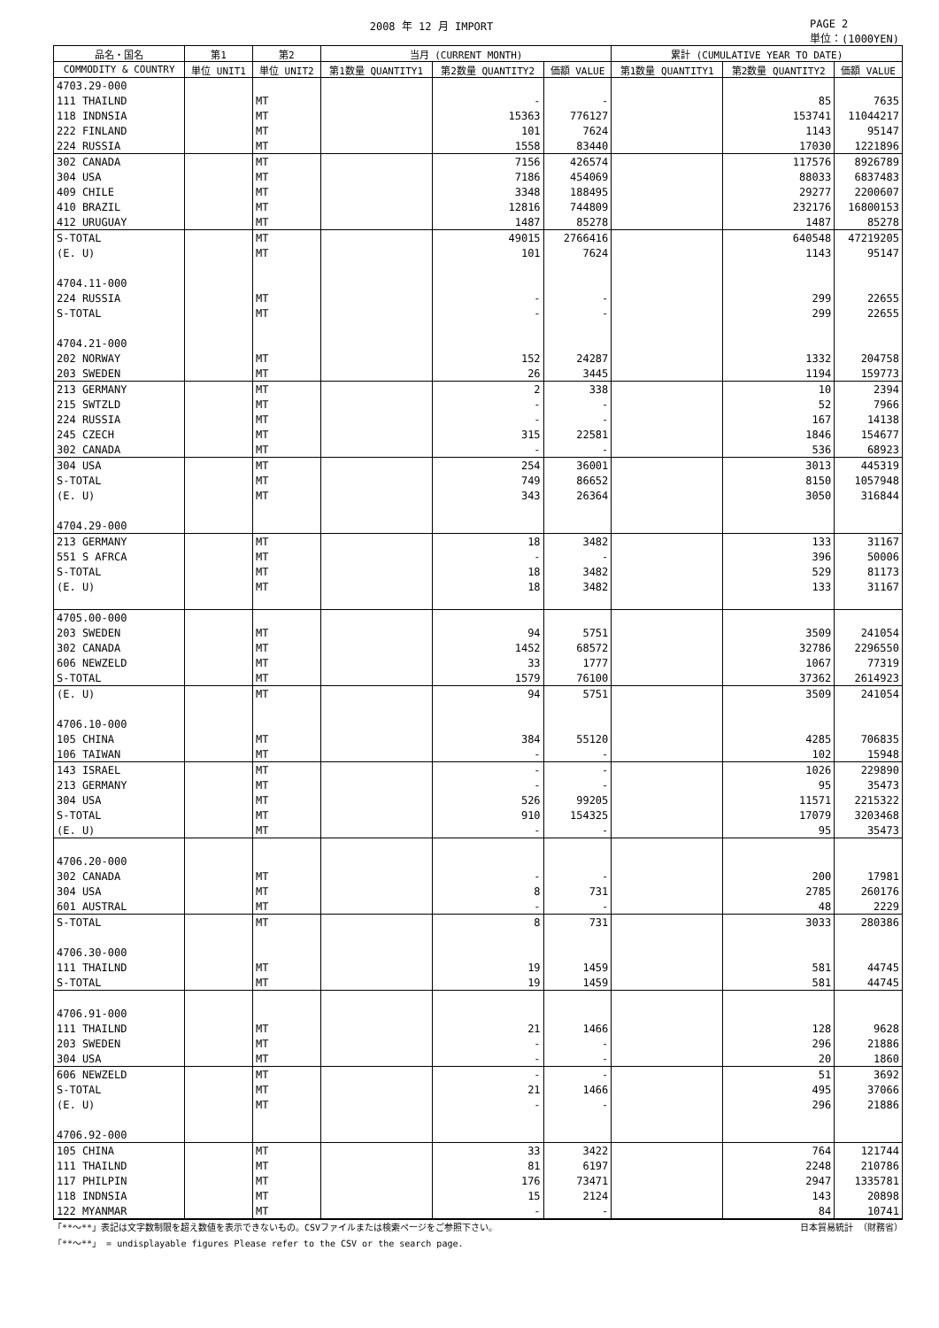2008 年 12 月 IMPORT PAGE 2
単位：(1000YEN)
| 品名・国名 | 第1 | 第2 | 当月 (CURRENT MONTH) | | | 累計 (CUMULATIVE YEAR TO DATE) | | |
| --- | --- | --- | --- | --- | --- | --- | --- | --- |
| COMMODITY & COUNTRY | 単位 UNIT1 | 単位 UNIT2 | 第1数量 QUANTITY1 | 第2数量 QUANTITY2 | 価額 VALUE | 第1数量 QUANTITY1 | 第2数量 QUANTITY2 | 価額 VALUE |
| 4703.29-000 | | | | | | | | |
| 111 THAILND | | MT | | - | - | | 85 | 7635 |
| 118 INDNSIA | | MT | | 15363 | 776127 | | 153741 | 11044217 |
| 222 FINLAND | | MT | | 101 | 7624 | | 1143 | 95147 |
| 224 RUSSIA | | MT | | 1558 | 83440 | | 17030 | 1221896 |
| 302 CANADA | | MT | | 7156 | 426574 | | 117576 | 8926789 |
| 304 USA | | MT | | 7186 | 454069 | | 88033 | 6837483 |
| 409 CHILE | | MT | | 3348 | 188495 | | 29277 | 2200607 |
| 410 BRAZIL | | MT | | 12816 | 744809 | | 232176 | 16800153 |
| 412 URUGUAY | | MT | | 1487 | 85278 | | 1487 | 85278 |
| S-TOTAL | | MT | | 49015 | 2766416 | | 640548 | 47219205 |
| (E. U) | | MT | | 101 | 7624 | | 1143 | 95147 |
| 4704.11-000 | | | | | | | | |
| 224 RUSSIA | | MT | | - | - | | 299 | 22655 |
| S-TOTAL | | MT | | - | - | | 299 | 22655 |
| 4704.21-000 | | | | | | | | |
| 202 NORWAY | | MT | | 152 | 24287 | | 1332 | 204758 |
| 203 SWEDEN | | MT | | 26 | 3445 | | 1194 | 159773 |
| 213 GERMANY | | MT | | 2 | 338 | | 10 | 2394 |
| 215 SWTZLD | | MT | | - | - | | 52 | 7966 |
| 224 RUSSIA | | MT | | - | - | | 167 | 14138 |
| 245 CZECH | | MT | | 315 | 22581 | | 1846 | 154677 |
| 302 CANADA | | MT | | - | - | | 536 | 68923 |
| 304 USA | | MT | | 254 | 36001 | | 3013 | 445319 |
| S-TOTAL | | MT | | 749 | 86652 | | 8150 | 1057948 |
| (E. U) | | MT | | 343 | 26364 | | 3050 | 316844 |
| 4704.29-000 | | | | | | | | |
| 213 GERMANY | | MT | | 18 | 3482 | | 133 | 31167 |
| 551 S AFRCA | | MT | | - | - | | 396 | 50006 |
| S-TOTAL | | MT | | 18 | 3482 | | 529 | 81173 |
| (E. U) | | MT | | 18 | 3482 | | 133 | 31167 |
| 4705.00-000 | | | | | | | | |
| 203 SWEDEN | | MT | | 94 | 5751 | | 3509 | 241054 |
| 302 CANADA | | MT | | 1452 | 68572 | | 32786 | 2296550 |
| 606 NEWZELD | | MT | | 33 | 1777 | | 1067 | 77319 |
| S-TOTAL | | MT | | 1579 | 76100 | | 37362 | 2614923 |
| (E. U) | | MT | | 94 | 5751 | | 3509 | 241054 |
| 4706.10-000 | | | | | | | | |
| 105 CHINA | | MT | | 384 | 55120 | | 4285 | 706835 |
| 106 TAIWAN | | MT | | - | - | | 102 | 15948 |
| 143 ISRAEL | | MT | | - | - | | 1026 | 229890 |
| 213 GERMANY | | MT | | - | - | | 95 | 35473 |
| 304 USA | | MT | | 526 | 99205 | | 11571 | 2215322 |
| S-TOTAL | | MT | | 910 | 154325 | | 17079 | 3203468 |
| (E. U) | | MT | | - | - | | 95 | 35473 |
| 4706.20-000 | | | | | | | | |
| 302 CANADA | | MT | | - | - | | 200 | 17981 |
| 304 USA | | MT | | 8 | 731 | | 2785 | 260176 |
| 601 AUSTRAL | | MT | | - | - | | 48 | 2229 |
| S-TOTAL | | MT | | 8 | 731 | | 3033 | 280386 |
| 4706.30-000 | | | | | | | | |
| 111 THAILND | | MT | | 19 | 1459 | | 581 | 44745 |
| S-TOTAL | | MT | | 19 | 1459 | | 581 | 44745 |
| 4706.91-000 | | | | | | | | |
| 111 THAILND | | MT | | 21 | 1466 | | 128 | 9628 |
| 203 SWEDEN | | MT | | - | - | | 296 | 21886 |
| 304 USA | | MT | | - | - | | 20 | 1860 |
| 606 NEWZELD | | MT | | - | - | | 51 | 3692 |
| S-TOTAL | | MT | | 21 | 1466 | | 495 | 37066 |
| (E. U) | | MT | | - | - | | 296 | 21886 |
| 4706.92-000 | | | | | | | | |
| 105 CHINA | | MT | | 33 | 3422 | | 764 | 121744 |
| 111 THAILND | | MT | | 81 | 6197 | | 2248 | 210786 |
| 117 PHILPIN | | MT | | 176 | 73471 | | 2947 | 1335781 |
| 118 INDNSIA | | MT | | 15 | 2124 | | 143 | 20898 |
| 122 MYANMAR | | MT | | - | - | | 84 | 10741 |
「**～**」表記は文字数制限を超え数値を表示できないもの。CSVファイルまたは検索ページをご参照下さい。 日本貿易統計 （財務省）
「**～**」 = undisplayable figures Please refer to the CSV or the search page.